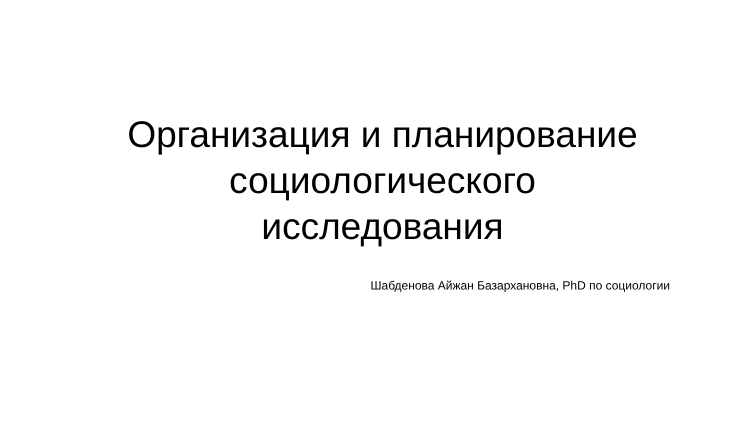Организация и планирование
социологического
исследования
Шабденова Айжан Базархановна, PhD по социологии